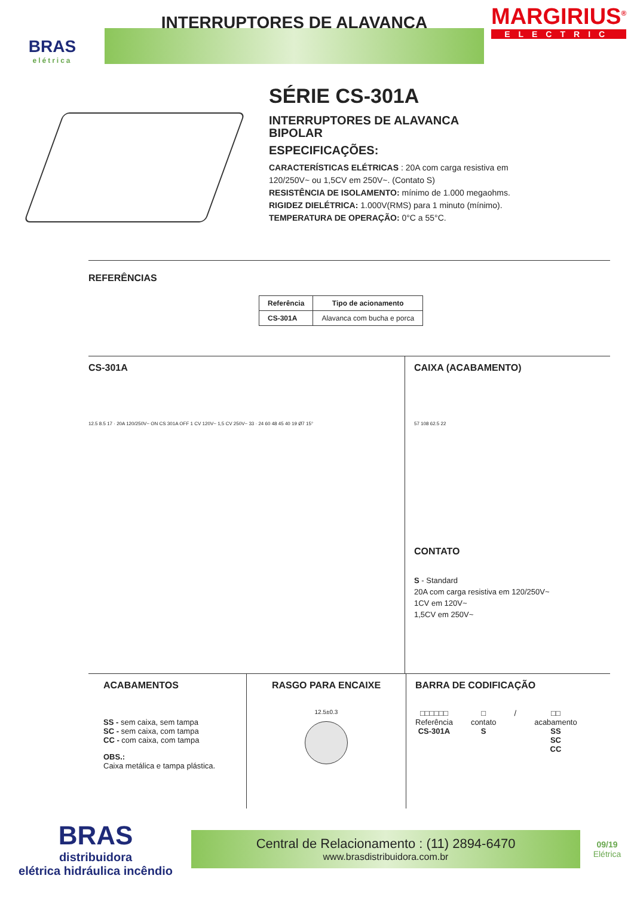BRAS
elétrica
INTERRUPTORES DE ALAVANCA
MARGIRIUS<sup>®</sup>
ELECTRIC
SÉRIE CS-301A
INTERRUPTORES DE ALAVANCA
BIPOLAR
ESPECIFICAÇÕES:
CARACTERÍSTICAS ELÉTRICAS : 20A com carga resistiva em
120/250V~ ou 1,5CV em 250V~. (Contato S)
RESISTÊNCIA DE ISOLAMENTO: mínimo de 1.000 megaohms.
RIGIDEZ DIELÉTRICA: 1.000V(RMS) para 1 minuto (mínimo).
TEMPERATURA DE OPERAÇÃO: 0°C a 55°C.
REFERÊNCIAS
| Referência | Tipo de acionamento |
| --- | --- |
| CS-301A | Alavanca com bucha e porca |
CS-301A
12.5 8.5 17 · 20A 120/250V~ ON CS 301A OFF 1 CV 120V~ 1,5 CV 250V~ 33 · 24 60 48 45 40 19 Ø7 15°
CAIXA (ACABAMENTO)
57 108 62.5 22
CONTATO
S - Standard
20A com carga resistiva em 120/250V~
1CV em 120V~
1,5CV em 250V~
ACABAMENTOS
SS - sem caixa, sem tampa
SC - sem caixa, com tampa
CC - com caixa, com tampa
OBS.:
Caixa metálica e tampa plástica.
RASGO PARA ENCAIXE
12.5±0.3
BARRA DE CODIFICAÇÃO
□□□□□□
Referência
CS-301A
□
contato
S
/ □□
acabamento
SS
SC
CC
BRAS
distribuidora
elétrica hidráulica incêndio
Central de Relacionamento : (11) 2894-6470
www.brasdistribuidora.com.br
09/19
Elétrica